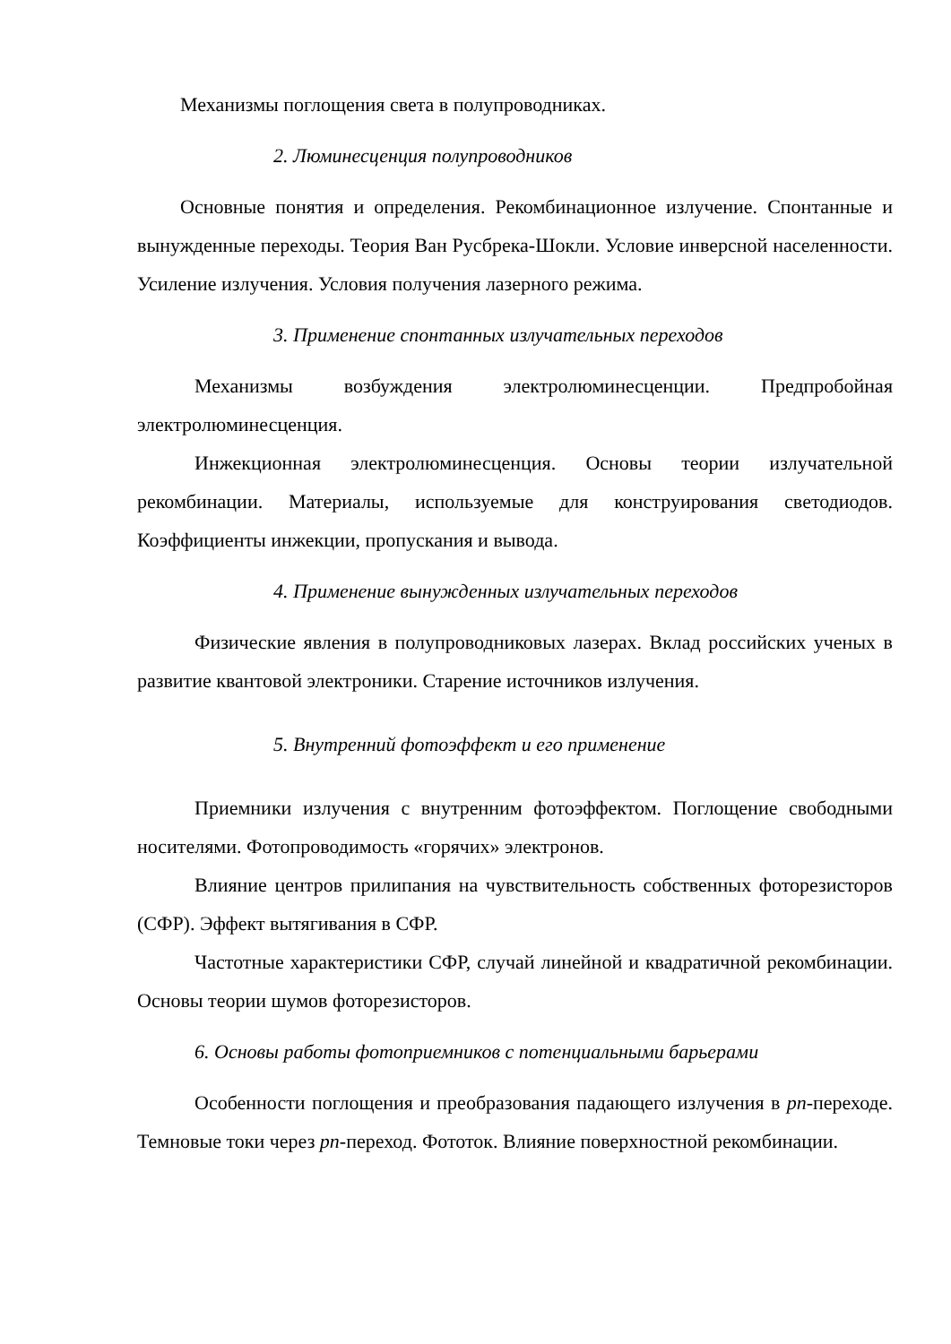Механизмы поглощения света в полупроводниках.
2. Люминесценция полупроводников
Основные понятия и определения. Рекомбинационное излучение. Спонтанные и вынужденные переходы. Теория Ван Русбрека-Шокли. Условие инверсной населенности. Усиление излучения. Условия получения лазерного режима.
3. Применение спонтанных излучательных переходов
Механизмы возбуждения электролюминесценции. Предпробойная электролюминесценция.
Инжекционная электролюминесценция. Основы теории излучательной рекомбинации. Материалы, используемые для конструирования светодиодов. Коэффициенты инжекции, пропускания и вывода.
4. Применение вынужденных излучательных переходов
Физические явления в полупроводниковых лазерах. Вклад российских ученых в развитие квантовой электроники. Старение источников излучения.
5. Внутренний фотоэффект и его применение
Приемники излучения с внутренним фотоэффектом. Поглощение свободными носителями. Фотопроводимость «горячих» электронов.
Влияние центров прилипания на чувствительность собственных фоторезисторов (СФР). Эффект вытягивания в СФР.
Частотные характеристики СФР, случай линейной и квадратичной рекомбинации. Основы теории шумов фоторезисторов.
6. Основы работы фотоприемников с потенциальными барьерами
Особенности поглощения и преобразования падающего излучения в pn-переходе. Темновые токи через pn-переход. Фототок. Влияние поверхностной рекомбинации.